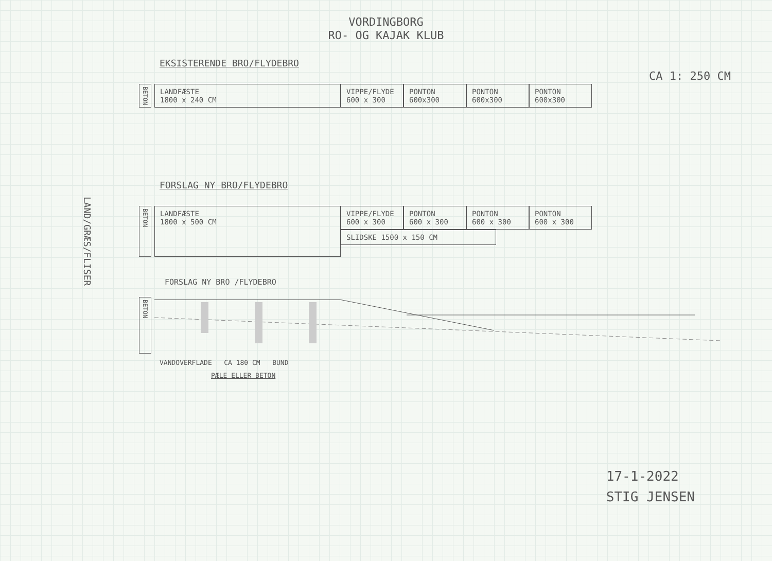VORDINGBORG
RO- OG KAJAK KLUB
CA 1: 250 CM
LAND/GRÆS/FLISER
EKSISTERENDE BRO/FLYDEBRO
BETON
LANDFÆSTE
1800 x 240 CM
VIPPE/FLYDE
600 x 300
PONTON
600x300
PONTON
600x300
PONTON
600x300
FORSLAG NY BRO/FLYDEBRO
BETON
LANDFÆSTE
1800 x 500 CM
VIPPE/FLYDE
600 x 300
PONTON
600 x 300
PONTON
600 x 300
PONTON
600 x 300
SLIDSKE 1500 x 150 CM
FORSLAG NY BRO /FLYDEBRO
BETON
VANDOVERFLADE CA 180 CM BUND
PÆLE ELLER BETON
17-1-2022
STIG JENSEN